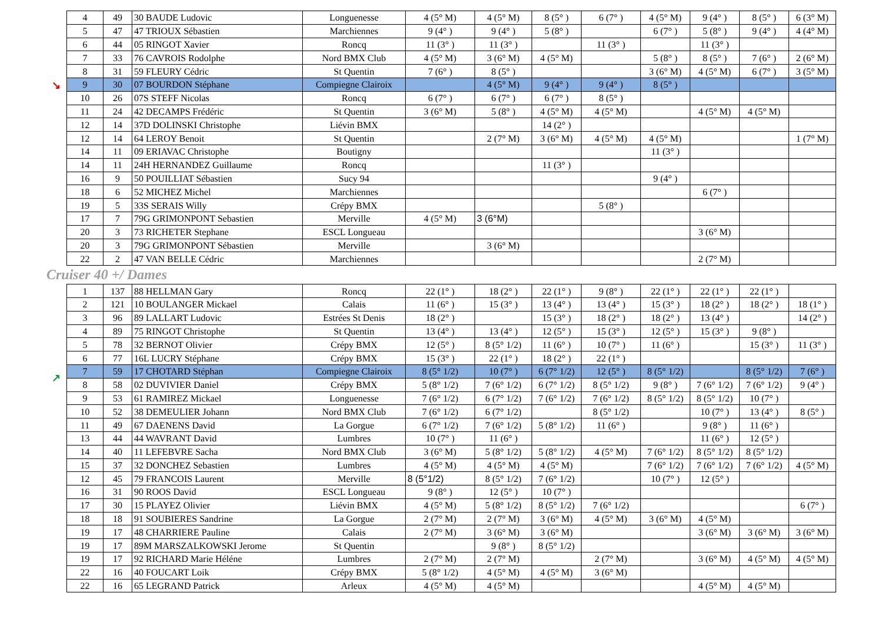↘
↗
| 4 | 49 | 30 BAUDE Ludovic | Longuenesse | 4 (5° M) | 4 (5° M) | 8 (5° ) | 6 (7° ) | 4 (5° M) | 9 (4° ) | 8 (5° ) | 6 (3° M) |
| 5 | 47 | 47 TRIOUX Sébastien | Marchiennes | 9 (4° ) | 9 (4° ) | 5 (8° ) | | 6 (7° ) | 5 (8° ) | 9 (4° ) | 4 (4° M) |
| 6 | 44 | 05 RINGOT Xavier | Roncq | 11 (3° ) | 11 (3° ) | | 11 (3° ) | | 11 (3° ) | | |
| 7 | 33 | 76 CAVROIS Rodolphe | Nord BMX Club | 4 (5° M) | 3 (6° M) | 4 (5° M) | | 5 (8° ) | 8 (5° ) | 7 (6° ) | 2 (6° M) |
| 8 | 31 | 59 FLEURY Cédric | St Quentin | 7 (6° ) | 8 (5° ) | | | 3 (6° M) | 4 (5° M) | 6 (7° ) | 3 (5° M) |
| 9 | 30 | 07 BOURDON Stéphane | Compiegne Clairoix | | 4 (5° M) | 9 (4° ) | 9 (4° ) | 8 (5° ) | | | |
| 10 | 26 | 07S STEFF Nicolas | Roncq | 6 (7° ) | 6 (7° ) | 6 (7° ) | 8 (5° ) | | | | |
| 11 | 24 | 42 DECAMPS Frédéric | St Quentin | 3 (6° M) | 5 (8° ) | 4 (5° M) | 4 (5° M) | | 4 (5° M) | 4 (5° M) | |
| 12 | 14 | 37D DOLINSKI Christophe | Liévin BMX | | | 14 (2° ) | | | | | |
| 12 | 14 | 64 LEROY Benoit | St Quentin | | 2 (7° M) | 3 (6° M) | 4 (5° M) | 4 (5° M) | | | 1 (7° M) |
| 14 | 11 | 09 ERIAVAC Christophe | Boutigny | | | | | 11 (3° ) | | | |
| 14 | 11 | 24H HERNANDEZ Guillaume | Roncq | | | 11 (3° ) | | | | | |
| 16 | 9 | 50 POUILLIAT Sébastien | Sucy 94 | | | | | 9 (4° ) | | | |
| 18 | 6 | 52 MICHEZ Michel | Marchiennes | | | | | | 6 (7° ) | | |
| 19 | 5 | 33S SERAIS Willy | Crépy BMX | | | | 5 (8° ) | | | | |
| 17 | 7 | 79G GRIMONPONT Sebastien | Merville | 4 (5° M) | 3 (6°M) | | | | | | |
| 20 | 3 | 73 RICHETER Stephane | ESCL Longueau | | | | | | 3 (6° M) | | |
| 20 | 3 | 79G GRIMONPONT Sébastien | Merville | | 3 (6° M) | | | | | | |
| 22 | 2 | 47 VAN BELLE Cédric | Marchiennes | | | | | | 2 (7° M) | | |
Cruiser 40 +/ Dames
| 1 | 137 | 88 HELLMAN Gary | Roncq | 22 (1° ) | 18 (2° ) | 22 (1° ) | 9 (8° ) | 22 (1° ) | 22 (1° ) | 22 (1° ) | |
| 2 | 121 | 10 BOULANGER Mickael | Calais | 11 (6° ) | 15 (3° ) | 13 (4° ) | 13 (4° ) | 15 (3° ) | 18 (2° ) | 18 (2° ) | 18 (1° ) |
| 3 | 96 | 89 LALLART Ludovic | Estrées St Denis | 18 (2° ) | | 15 (3° ) | 18 (2° ) | 18 (2° ) | 13 (4° ) | | 14 (2° ) |
| 4 | 89 | 75 RINGOT Christophe | St Quentin | 13 (4° ) | 13 (4° ) | 12 (5° ) | 15 (3° ) | 12 (5° ) | 15 (3° ) | 9 (8° ) | |
| 5 | 78 | 32 BERNOT Olivier | Crépy BMX | 12 (5° ) | 8 (5° 1/2) | 11 (6° ) | 10 (7° ) | 11 (6° ) | | 15 (3° ) | 11 (3° ) |
| 6 | 77 | 16L LUCRY Stéphane | Crépy BMX | 15 (3° ) | 22 (1° ) | 18 (2° ) | 22 (1° ) | | | | |
| 7 | 59 | 17 CHOTARD Stéphan | Compiegne Clairoix | 8 (5° 1/2) | 10 (7° ) | 6 (7° 1/2) | 12 (5° ) | 8 (5° 1/2) | | 8 (5° 1/2) | 7 (6° ) |
| 8 | 58 | 02 DUVIVIER Daniel | Crépy BMX | 5 (8° 1/2) | 7 (6° 1/2) | 6 (7° 1/2) | 8 (5° 1/2) | 9 (8° ) | 7 (6° 1/2) | 7 (6° 1/2) | 9 (4° ) |
| 9 | 53 | 61 RAMIREZ Mickael | Longuenesse | 7 (6° 1/2) | 6 (7° 1/2) | 7 (6° 1/2) | 7 (6° 1/2) | 8 (5° 1/2) | 8 (5° 1/2) | 10 (7° ) | |
| 10 | 52 | 38 DEMEULIER Johann | Nord BMX Club | 7 (6° 1/2) | 6 (7° 1/2) | | 8 (5° 1/2) | | 10 (7° ) | 13 (4° ) | 8 (5° ) |
| 11 | 49 | 67 DAENENS David | La Gorgue | 6 (7° 1/2) | 7 (6° 1/2) | 5 (8° 1/2) | 11 (6° ) | | 9 (8° ) | 11 (6° ) | |
| 13 | 44 | 44 WAVRANT David | Lumbres | 10 (7° ) | 11 (6° ) | | | | 11 (6° ) | 12 (5° ) | |
| 14 | 40 | 11 LEFEBVRE Sacha | Nord BMX Club | 3 (6° M) | 5 (8° 1/2) | 5 (8° 1/2) | 4 (5° M) | 7 (6° 1/2) | 8 (5° 1/2) | 8 (5° 1/2) | |
| 15 | 37 | 32 DONCHEZ Sebastien | Lumbres | 4 (5° M) | 4 (5° M) | 4 (5° M) | | 7 (6° 1/2) | 7 (6° 1/2) | 7 (6° 1/2) | 4 (5° M) |
| 12 | 45 | 79 FRANCOIS Laurent | Merville | 8 (5°1/2) | 8 (5° 1/2) | 7 (6° 1/2) | | 10 (7° ) | 12 (5° ) | | |
| 16 | 31 | 90 ROOS David | ESCL Longueau | 9 (8° ) | 12 (5° ) | 10 (7° ) | | | | | |
| 17 | 30 | 15 PLAYEZ Olivier | Liévin BMX | 4 (5° M) | 5 (8° 1/2) | 8 (5° 1/2) | 7 (6° 1/2) | | | | 6 (7° ) |
| 18 | 18 | 91 SOUBIERES Sandrine | La Gorgue | 2 (7° M) | 2 (7° M) | 3 (6° M) | 4 (5° M) | 3 (6° M) | 4 (5° M) | | |
| 19 | 17 | 48 CHARRIERE Pauline | Calais | 2 (7° M) | 3 (6° M) | 3 (6° M) | | | 3 (6° M) | 3 (6° M) | 3 (6° M) |
| 19 | 17 | 89M MARSZALKOWSKI Jerome | St Quentin | | 9 (8° ) | 8 (5° 1/2) | | | | | |
| 19 | 17 | 92 RICHARD Marie Héléne | Lumbres | 2 (7° M) | 2 (7° M) | | 2 (7° M) | | 3 (6° M) | 4 (5° M) | 4 (5° M) |
| 22 | 16 | 40 FOUCART Loik | Crépy BMX | 5 (8° 1/2) | 4 (5° M) | 4 (5° M) | 3 (6° M) | | | | |
| 22 | 16 | 65 LEGRAND Patrick | Arleux | 4 (5° M) | 4 (5° M) | | | | 4 (5° M) | 4 (5° M) | |